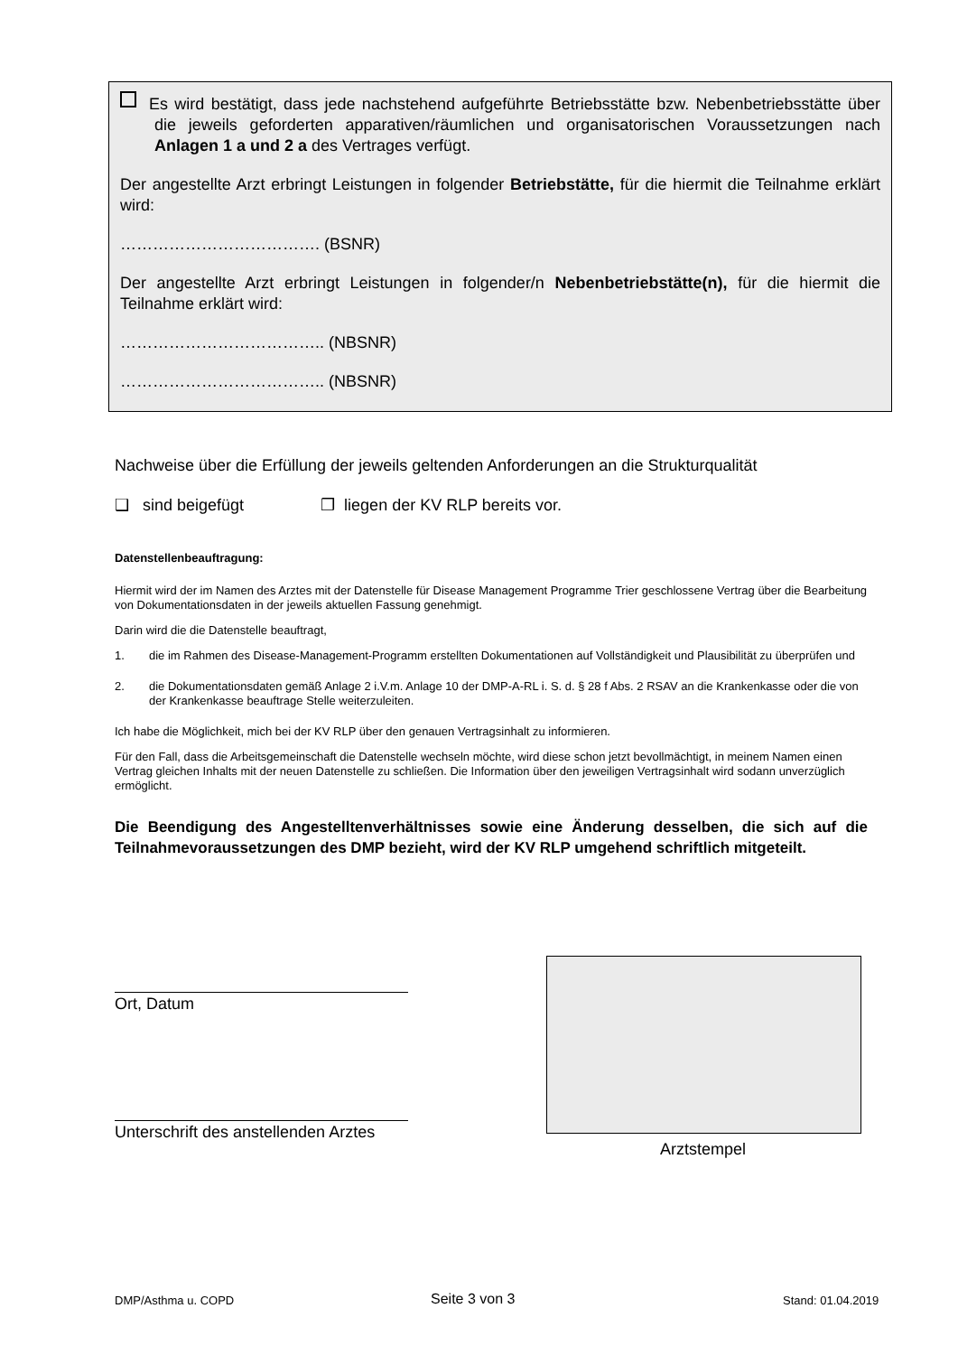Es wird bestätigt, dass jede nachstehend aufgeführte Betriebsstätte bzw. Nebenbetriebsstätte über die jeweils geforderten apparativen/räumlichen und organisatorischen Voraussetzungen nach Anlagen 1 a und 2 a des Vertrages verfügt.
Der angestellte Arzt erbringt Leistungen in folgender Betriebstätte, für die hiermit die Teilnahme erklärt wird:
………………………………. (BSNR)
Der angestellte Arzt erbringt Leistungen in folgender/n Nebenbetriebstätte(n), für die hiermit die Teilnahme erklärt wird:
……………………………….. (NBSNR)
……………………………….. (NBSNR)
Nachweise über die Erfüllung der jeweils geltenden Anforderungen an die Strukturqualität
❑ sind beigefügt ❒ liegen der KV RLP bereits vor.
Datenstellenbeauftragung:
Hiermit wird der im Namen des Arztes mit der Datenstelle für Disease Management Programme Trier geschlossene Vertrag über die Bearbeitung von Dokumentationsdaten in der jeweils aktuellen Fassung genehmigt.
Darin wird die die Datenstelle beauftragt,
1. die im Rahmen des Disease-Management-Programm erstellten Dokumentationen auf Vollständigkeit und Plausibilität zu überprüfen und
2. die Dokumentationsdaten gemäß Anlage 2 i.V.m. Anlage 10 der DMP-A-RL i. S. d. § 28 f Abs. 2 RSAV an die Krankenkasse oder die von der Krankenkasse beauftrage Stelle weiterzuleiten.
Ich habe die Möglichkeit, mich bei der KV RLP über den genauen Vertragsinhalt zu informieren.
Für den Fall, dass die Arbeitsgemeinschaft die Datenstelle wechseln möchte, wird diese schon jetzt bevollmächtigt, in meinem Namen einen Vertrag gleichen Inhalts mit der neuen Datenstelle zu schließen. Die Information über den jeweiligen Vertragsinhalt wird sodann unverzüglich ermöglicht.
Die Beendigung des Angestelltenverhältnisses sowie eine Änderung desselben, die sich auf die Teilnahmevoraussetzungen des DMP bezieht, wird der KV RLP umgehend schriftlich mitgeteilt.
Ort, Datum
Unterschrift des anstellenden Arztes
Arztstempel
DMP/Asthma u. COPD Seite 3 von 3 Stand: 01.04.2019